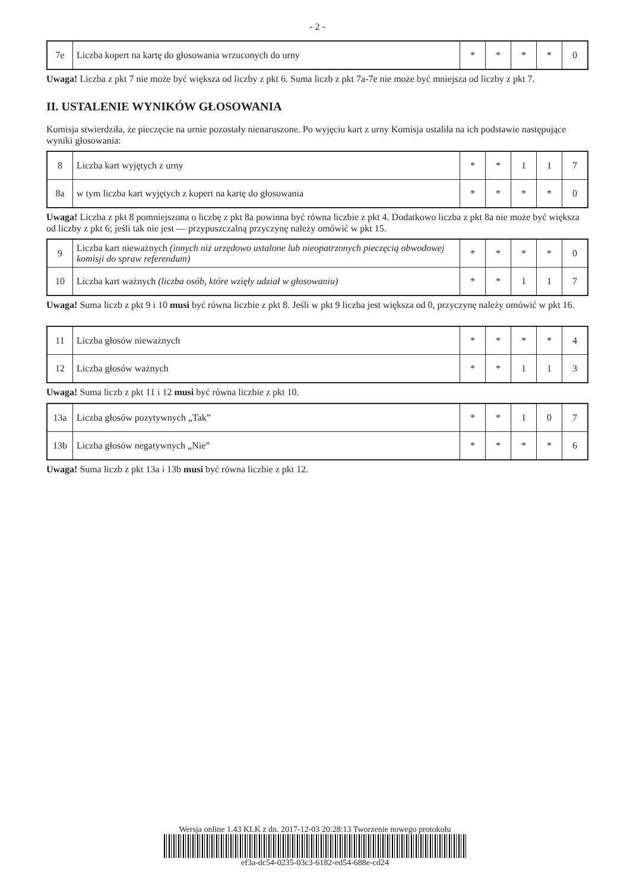- 2 -
| 7e | Liczba kopert na kartę do głosowania wrzuconych do urny | * | * | * | * | 0 |
Uwaga! Liczba z pkt 7 nie może być większa od liczby z pkt 6. Suma liczb z pkt 7a-7e nie może być mniejsza od liczby z pkt 7.
II. USTALENIE WYNIKÓW GŁOSOWANIA
Komisja stwierdziła, że pieczęcie na urnie pozostały nienaruszone. Po wyjęciu kart z urny Komisja ustaliła na ich podstawie następujące wyniki głosowania:
| 8 | Liczba kart wyjętych z urny | * | * | 1 | 1 | 7 |
| 8a | w tym liczba kart wyjętych z kopert na kartę do głosowania | * | * | * | * | 0 |
Uwaga! Liczba z pkt 8 pomniejszona o liczbę z pkt 8a powinna być równa liczbie z pkt 4. Dodatkowo liczba z pkt 8a nie może być większa od liczby z pkt 6; jeśli tak nie jest — przypuszczalną przyczynę należy omówić w pkt 15.
| 9 | Liczba kart nieważnych (innych niż urzędowo ustalone lub nieopatrzonych pieczęcią obwodowej komisji do spraw referendum) | * | * | * | * | 0 |
| 10 | Liczba kart ważnych (liczba osób, które wzięły udział w głosowaniu) | * | * | 1 | 1 | 7 |
Uwaga! Suma liczb z pkt 9 i 10 musi być równa liczbie z pkt 8. Jeśli w pkt 9 liczba jest większa od 0, przyczynę należy omówić w pkt 16.
| 11 | Liczba głosów nieważnych | * | * | * | * | 4 |
| 12 | Liczba głosów ważnych | * | * | 1 | 1 | 3 |
Uwaga! Suma liczb z pkt 11 i 12 musi być równa liczbie z pkt 10.
| 13a | Liczba głosów pozytywnych „Tak” | * | * | 1 | 0 | 7 |
| 13b | Liczba głosów negatywnych „Nie” | * | * | * | * | 6 |
Uwaga! Suma liczb z pkt 13a i 13b musi być równa liczbie z pkt 12.
Wersja online 1.43 KLK z dn. 2017-12-03 20:28:13 Tworzenie nowego protokołu
ef3a-dc54-0235-03c3-6182-ed54-688e-cd24